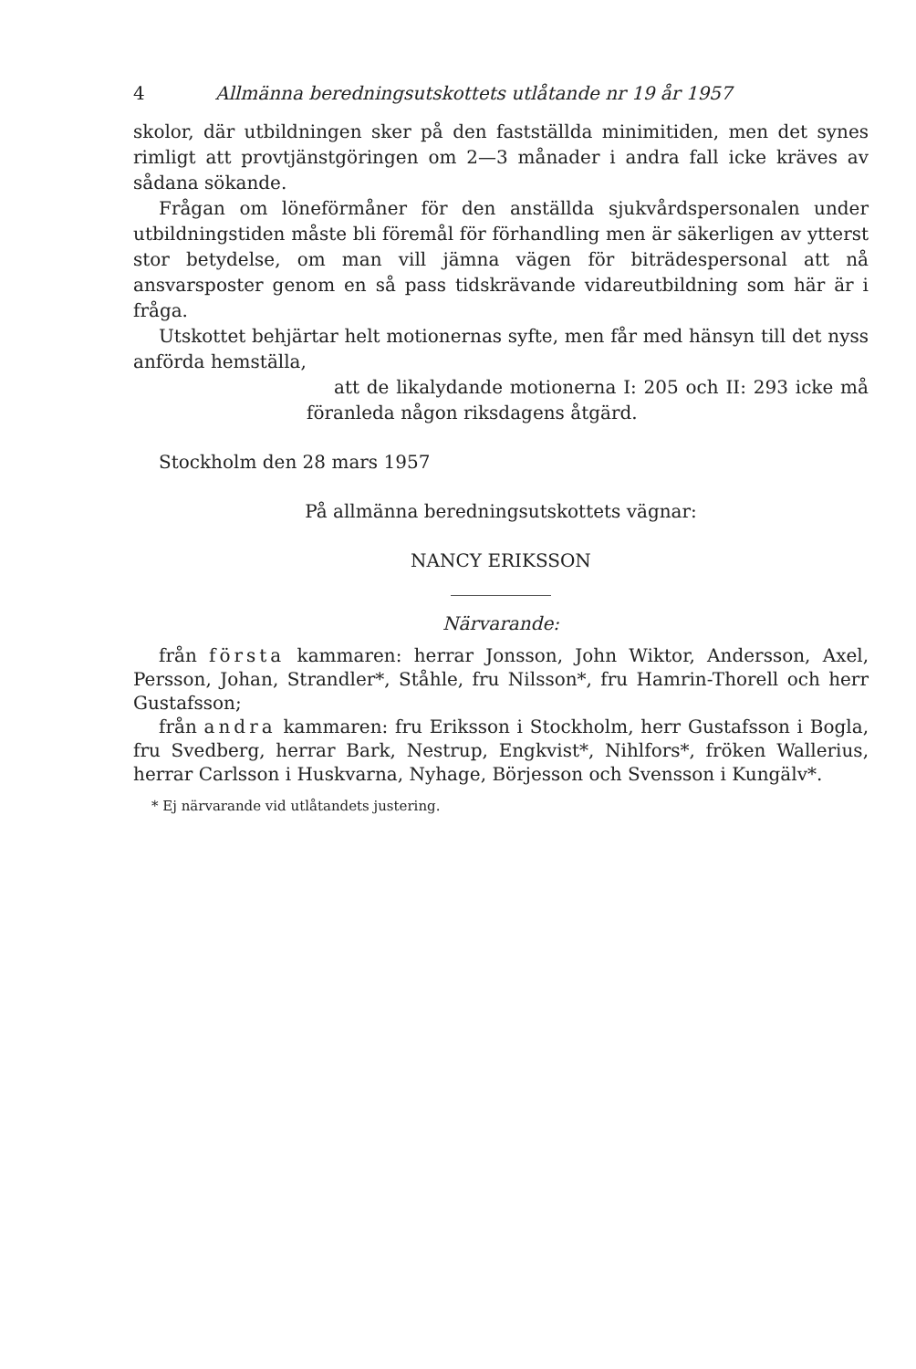4 Allmänna beredningsutskottets utlåtande nr 19 år 1957
skolor, där utbildningen sker på den fastställda minimitiden, men det synes rimligt att provtjänstgöringen om 2—3 månader i andra fall icke kräves av sådana sökande.
Frågan om löneförmåner för den anställda sjukvårdspersonalen under utbildningstiden måste bli föremål för förhandling men är säkerligen av ytterst stor betydelse, om man vill jämna vägen för biträdespersonal att nå ansvarsposter genom en så pass tidskrävande vidareutbildning som här är i fråga.
Utskottet behjärtar helt motionernas syfte, men får med hänsyn till det nyss anförda hemställa,
att de likalydande motionerna I: 205 och II: 293 icke må föranleda någon riksdagens åtgärd.
Stockholm den 28 mars 1957
På allmänna beredningsutskottets vägnar:
NANCY ERIKSSON
Närvarande:
från första kammaren: herrar Jonsson, John Wiktor, Andersson, Axel, Persson, Johan, Strandler*, Ståhle, fru Nilsson*, fru Hamrin-Thorell och herr Gustafsson;
från andra kammaren: fru Eriksson i Stockholm, herr Gustafsson i Bogla, fru Svedberg, herrar Bark, Nestrup, Engkvist*, Nihlfors*, fröken Wallerius, herrar Carlsson i Huskvarna, Nyhage, Börjesson och Svensson i Kungälv*.
* Ej närvarande vid utlåtandets justering.